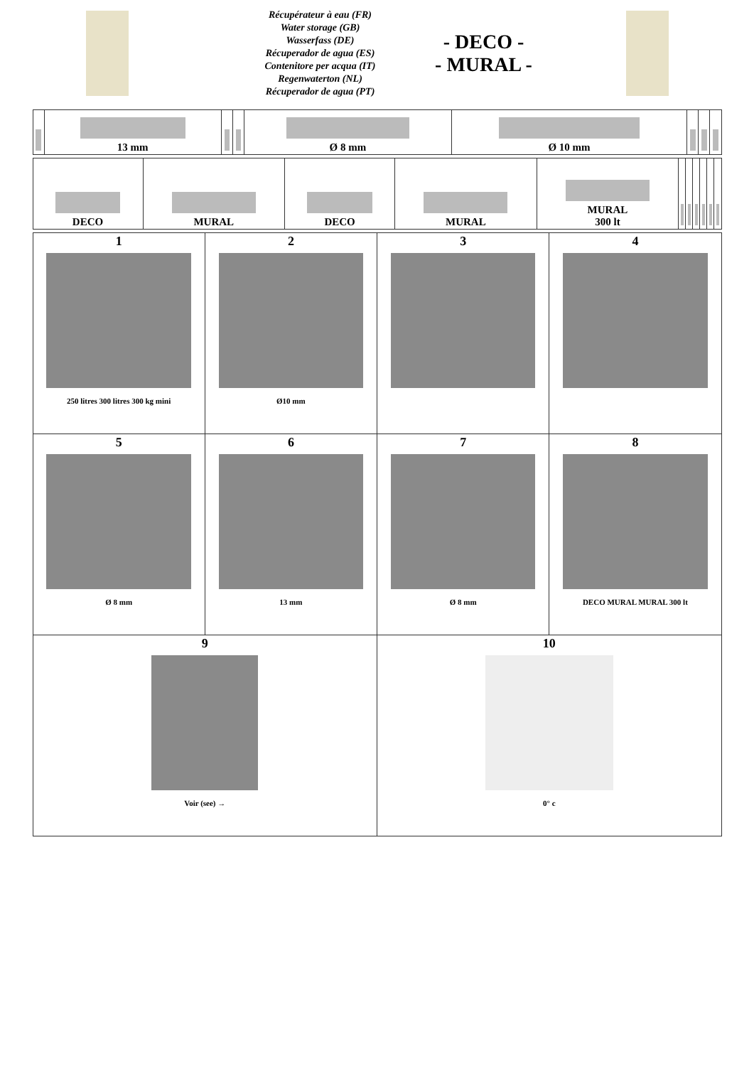Récupérateur à eau (FR)
Water storage (GB)
Wasserfass (DE)
Récuperador de agua (ES)
Contenitore per acqua (IT)
Regenwaterton (NL)
Récuperador de agua (PT)
- DECO -
- MURAL -
| | 13 mm | | | Ø 8 mm | Ø 10 mm | | | |
| DECO | MURAL | DECO | MURAL | MURAL 300 lt | | | | | | |
| 1 250 litres 300 litres 300 kg mini | 2 Ø10 mm | 3 | 4 |
| 5 Ø 8 mm | 6 13 mm | 7 Ø 8 mm | 8 DECO MURAL MURAL 300 lt |
| 9 Voir (see) → | | 10 0° c | |